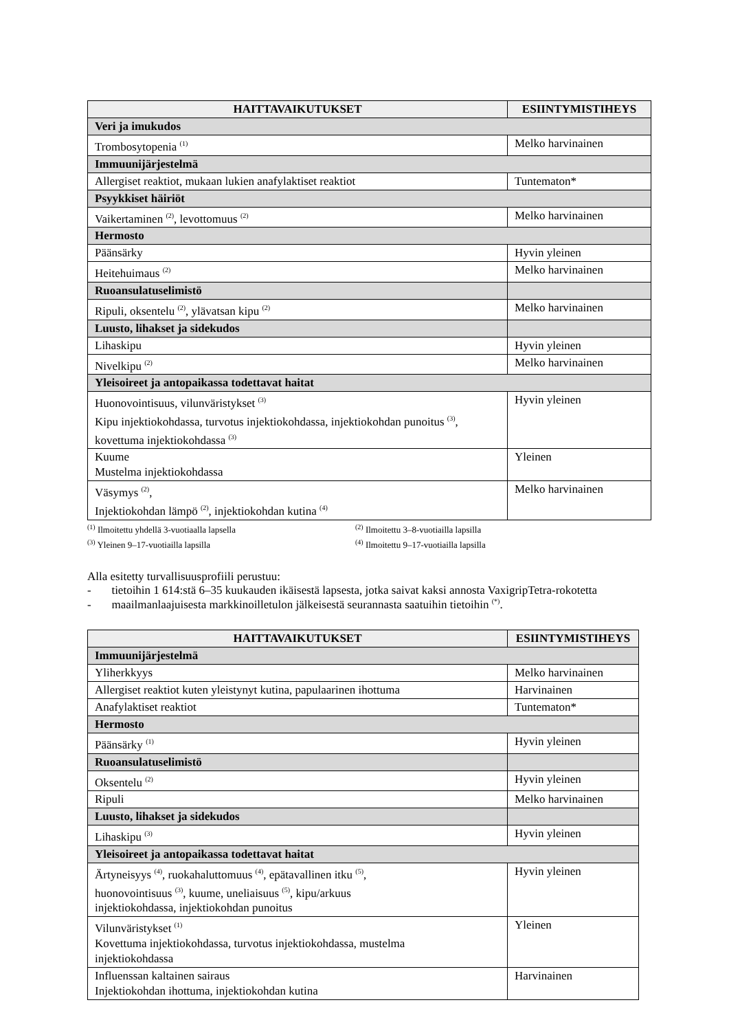| HAITTAVAIKUTUKSET | ESIINTYMISTIHEYS |
| --- | --- |
| Veri ja imukudos | |
| Trombosytopenia <sup>(1)</sup> | Melko harvinainen |
| Immuunijärjestelmä | |
| Allergiset reaktiot, mukaan lukien anafylaktiset reaktiot | Tuntematon* |
| Psyykkiset häiriöt | |
| Vaikertaminen <sup>(2)</sup>, levottomuus <sup>(2)</sup> | Melko harvinainen |
| Hermosto | |
| Päänsärky | Hyvin yleinen |
| Heitehuimaus <sup>(2)</sup> | Melko harvinainen |
| Ruoansulatuselimistö | |
| Ripuli, oksentelu <sup>(2)</sup>, ylävatsan kipu <sup>(2)</sup> | Melko harvinainen |
| Luusto, lihakset ja sidekudos | |
| Lihaskipu | Hyvin yleinen |
| Nivelkipu <sup>(2)</sup> | Melko harvinainen |
| Yleisoireet ja antopaikassa todettavat haitat | |
| Huonovointisuus, vilunväristykset <sup>(3)</sup> Kipu injektiokohdassa, turvotus injektiokohdassa, injektiokohdan punoitus <sup>(3)</sup>, kovettuma injektiokohdassa <sup>(3)</sup> | Hyvin yleinen |
| Kuume Mustelma injektiokohdassa | Yleinen |
| Väsymys <sup>(2)</sup>, Injektiokohdan lämpö <sup>(2)</sup>, injektiokohdan kutina <sup>(4)</sup> | Melko harvinainen |
<sup>(1)</sup> Ilmoitettu yhdellä 3-vuotiaalla lapsella
<sup>(2)</sup> Ilmoitettu 3–8-vuotiailla lapsilla
<sup>(3)</sup> Yleinen 9–17-vuotiailla lapsilla
<sup>(4)</sup> Ilmoitettu 9–17-vuotiailla lapsilla
Alla esitetty turvallisuusprofiili perustuu:
- tietoihin 1 614:stä 6–35 kuukauden ikäisestä lapsesta, jotka saivat kaksi annosta VaxigripTetra-rokotetta
- maailmanlaajuisesta markkinoilletulon jälkeisestä seurannasta saatuihin tietoihin <sup>(*)</sup>.
| HAITTAVAIKUTUKSET | ESIINTYMISTIHEYS |
| --- | --- |
| Immuunijärjestelmä | |
| Yliherkkyys | Melko harvinainen |
| Allergiset reaktiot kuten yleistynyt kutina, papulaarinen ihottuma | Harvinainen |
| Anafylaktiset reaktiot | Tuntematon* |
| Hermosto | |
| Päänsärky <sup>(1)</sup> | Hyvin yleinen |
| Ruoansulatuselimistö | |
| Oksentelu <sup>(2)</sup> | Hyvin yleinen |
| Ripuli | Melko harvinainen |
| Luusto, lihakset ja sidekudos | |
| Lihaskipu <sup>(3)</sup> | Hyvin yleinen |
| Yleisoireet ja antopaikassa todettavat haitat | |
| Ärtyneisyys <sup>(4)</sup>, ruokahaluttomuus <sup>(4)</sup>, epätavallinen itku <sup>(5)</sup>, huonovointisuus <sup>(3)</sup>, kuume, uneliaisuus <sup>(5)</sup>, kipu/arkuus injektiokohdassa, injektiokohdan punoitus | Hyvin yleinen |
| Vilunväristykset <sup>(1)</sup> Kovettuma injektiokohdassa, turvotus injektiokohdassa, mustelma injektiokohdassa | Yleinen |
| Influenssan kaltainen sairaus Injektiokohdan ihottuma, injektiokohdan kutina | Harvinainen |